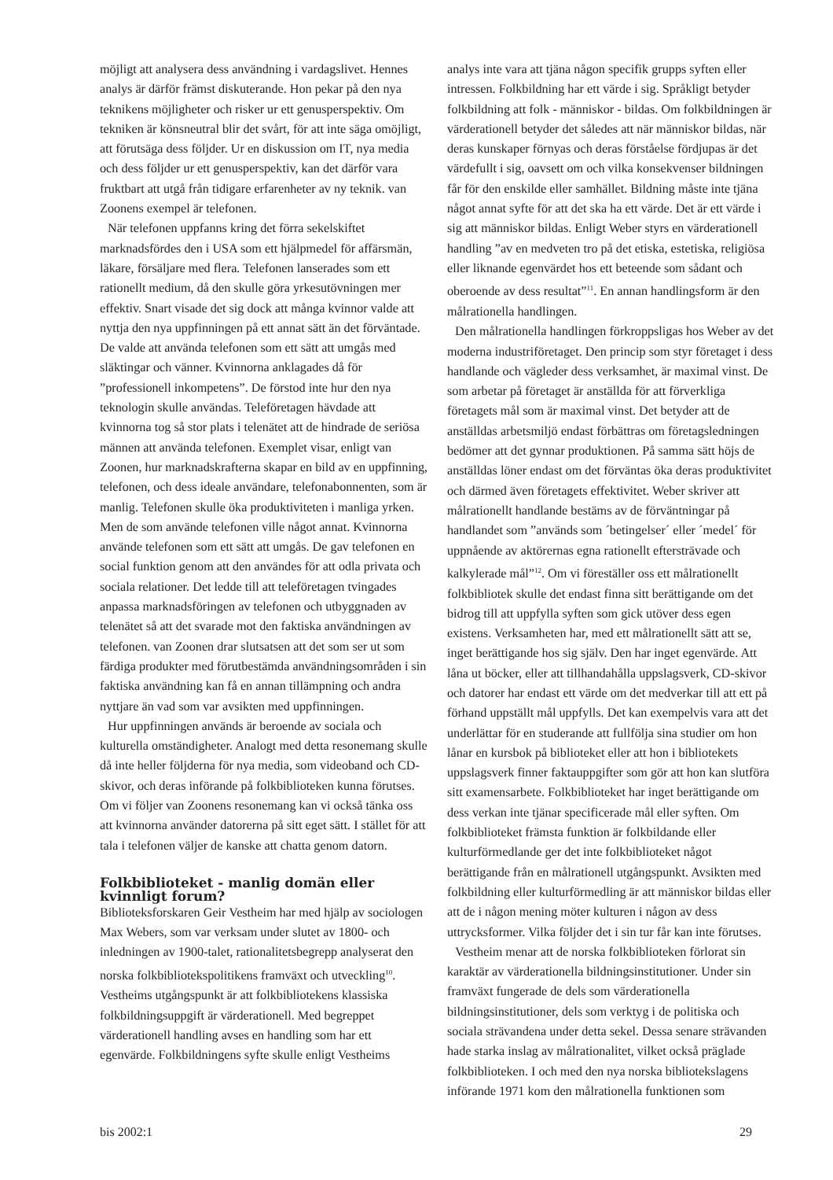möjligt att analysera dess användning i vardagslivet. Hennes analys är därför främst diskuterande. Hon pekar på den nya teknikens möjligheter och risker ur ett genusperspektiv. Om tekniken är könsneutral blir det svårt, för att inte säga omöjligt, att förutsäga dess följder. Ur en diskussion om IT, nya media och dess följder ur ett genusperspektiv, kan det därför vara fruktbart att utgå från tidigare erfarenheter av ny teknik. van Zoonens exempel är telefonen.
När telefonen uppfanns kring det förra sekelskiftet marknadsfördes den i USA som ett hjälpmedel för affärsmän, läkare, försäljare med flera. Telefonen lanserades som ett rationellt medium, då den skulle göra yrkesutövningen mer effektiv. Snart visade det sig dock att många kvinnor valde att nyttja den nya uppfinningen på ett annat sätt än det förväntade. De valde att använda telefonen som ett sätt att umgås med släktingar och vänner. Kvinnorna anklagades då för ”professionell inkompetens”. De förstod inte hur den nya teknologin skulle användas. Teleföretagen hävdade att kvinnorna tog så stor plats i telenätet att de hindrade de seriösa männen att använda telefonen. Exemplet visar, enligt van Zoonen, hur marknadskrafterna skapar en bild av en uppfinning, telefonen, och dess ideale användare, telefonabonnenten, som är manlig. Telefonen skulle öka produktiviteten i manliga yrken. Men de som använde telefonen ville något annat. Kvinnorna använde telefonen som ett sätt att umgås. De gav telefonen en social funktion genom att den användes för att odla privata och sociala relationer. Det ledde till att teleföretagen tvingades anpassa marknadsföringen av telefonen och utbyggnaden av telenätet så att det svarade mot den faktiska användningen av telefonen. van Zoonen drar slutsatsen att det som ser ut som färdiga produkter med förutbestämda användningsområden i sin faktiska användning kan få en annan tillämpning och andra nyttjare än vad som var avsikten med uppfinningen.
Hur uppfinningen används är beroende av sociala och kulturella omständigheter. Analogt med detta resonemang skulle då inte heller följderna för nya media, som videoband och CD-skivor, och deras införande på folkbiblioteken kunna förutses. Om vi följer van Zoonens resonemang kan vi också tänka oss att kvinnorna använder datorerna på sitt eget sätt. I stället för att tala i telefonen väljer de kanske att chatta genom datorn.
Folkbiblioteket - manlig domän eller kvinnligt forum?
Biblioteksforskaren Geir Vestheim har med hjälp av sociologen Max Webers, som var verksam under slutet av 1800- och inledningen av 1900-talet, rationalitetsbegrepp analyserat den norska folkbibliotekspolitikens framväxt och utveckling<sup>10</sup>. Vestheims utgångspunkt är att folkbibliotekens klassiska folkbildningsuppgift är värderationell. Med begreppet värderationell handling avses en handling som har ett egenvärde. Folkbildningens syfte skulle enligt Vestheims
analys inte vara att tjäna någon specifik grupps syften eller intressen. Folkbildning har ett värde i sig. Språkligt betyder folkbildning att folk - människor - bildas. Om folkbildningen är värderationell betyder det således att när människor bildas, när deras kunskaper förnyas och deras förståelse fördjupas är det värdefullt i sig, oavsett om och vilka konsekvenser bildningen får för den enskilde eller samhället. Bildning måste inte tjäna något annat syfte för att det ska ha ett värde. Det är ett värde i sig att människor bildas. Enligt Weber styrs en värderationell handling ”av en medveten tro på det etiska, estetiska, religiösa eller liknande egenvärdet hos ett beteende som sådant och oberoende av dess resultat”<sup>11</sup>. En annan handlingsform är den målrationella handlingen.
Den målrationella handlingen förkroppsligas hos Weber av det moderna industriföretaget. Den princip som styr företaget i dess handlande och vägleder dess verksamhet, är maximal vinst. De som arbetar på företaget är anställda för att förverkliga företagets mål som är maximal vinst. Det betyder att de anställdas arbetsmiljö endast förbättras om företagsledningen bedömer att det gynnar produktionen. På samma sätt höjs de anställdas löner endast om det förväntas öka deras produktivitet och därmed även företagets effektivitet. Weber skriver att målrationellt handlande bestäms av de förväntningar på handlandet som ”används som ´betingelser´ eller ´medel´ för uppnående av aktörernas egna rationellt eftersträvade och kalkylerade mål”<sup>12</sup>. Om vi föreställer oss ett målrationellt folkbibliotek skulle det endast finna sitt berättigande om det bidrog till att uppfylla syften som gick utöver dess egen existens. Verksamheten har, med ett målrationellt sätt att se, inget berättigande hos sig själv. Den har inget egenvärde. Att låna ut böcker, eller att tillhandahålla uppslagsverk, CD-skivor och datorer har endast ett värde om det medverkar till att ett på förhand uppställt mål uppfylls. Det kan exempelvis vara att det underlättar för en studerande att fullfölja sina studier om hon lånar en kursbok på biblioteket eller att hon i bibliotekets uppslagsverk finner faktauppgifter som gör att hon kan slutföra sitt examensarbete. Folkbiblioteket har inget berättigande om dess verkan inte tjänar specificerade mål eller syften. Om folkbiblioteket främsta funktion är folkbildande eller kulturförmedlande ger det inte folkbiblioteket något berättigande från en målrationell utgångspunkt. Avsikten med folkbildning eller kulturförmedling är att människor bildas eller att de i någon mening möter kulturen i någon av dess uttrycksformer. Vilka följder det i sin tur får kan inte förutses.
Vestheim menar att de norska folkbiblioteken förlorat sin karaktär av värderationella bildningsinstitutioner. Under sin framväxt fungerade de dels som värderationella bildningsinstitutioner, dels som verktyg i de politiska och sociala strävandena under detta sekel. Dessa senare strävanden hade starka inslag av målrationalitet, vilket också präglade folkbiblioteken. I och med den nya norska bibliotekslagens införande 1971 kom den målrationella funktionen som
bis 2002:1 29